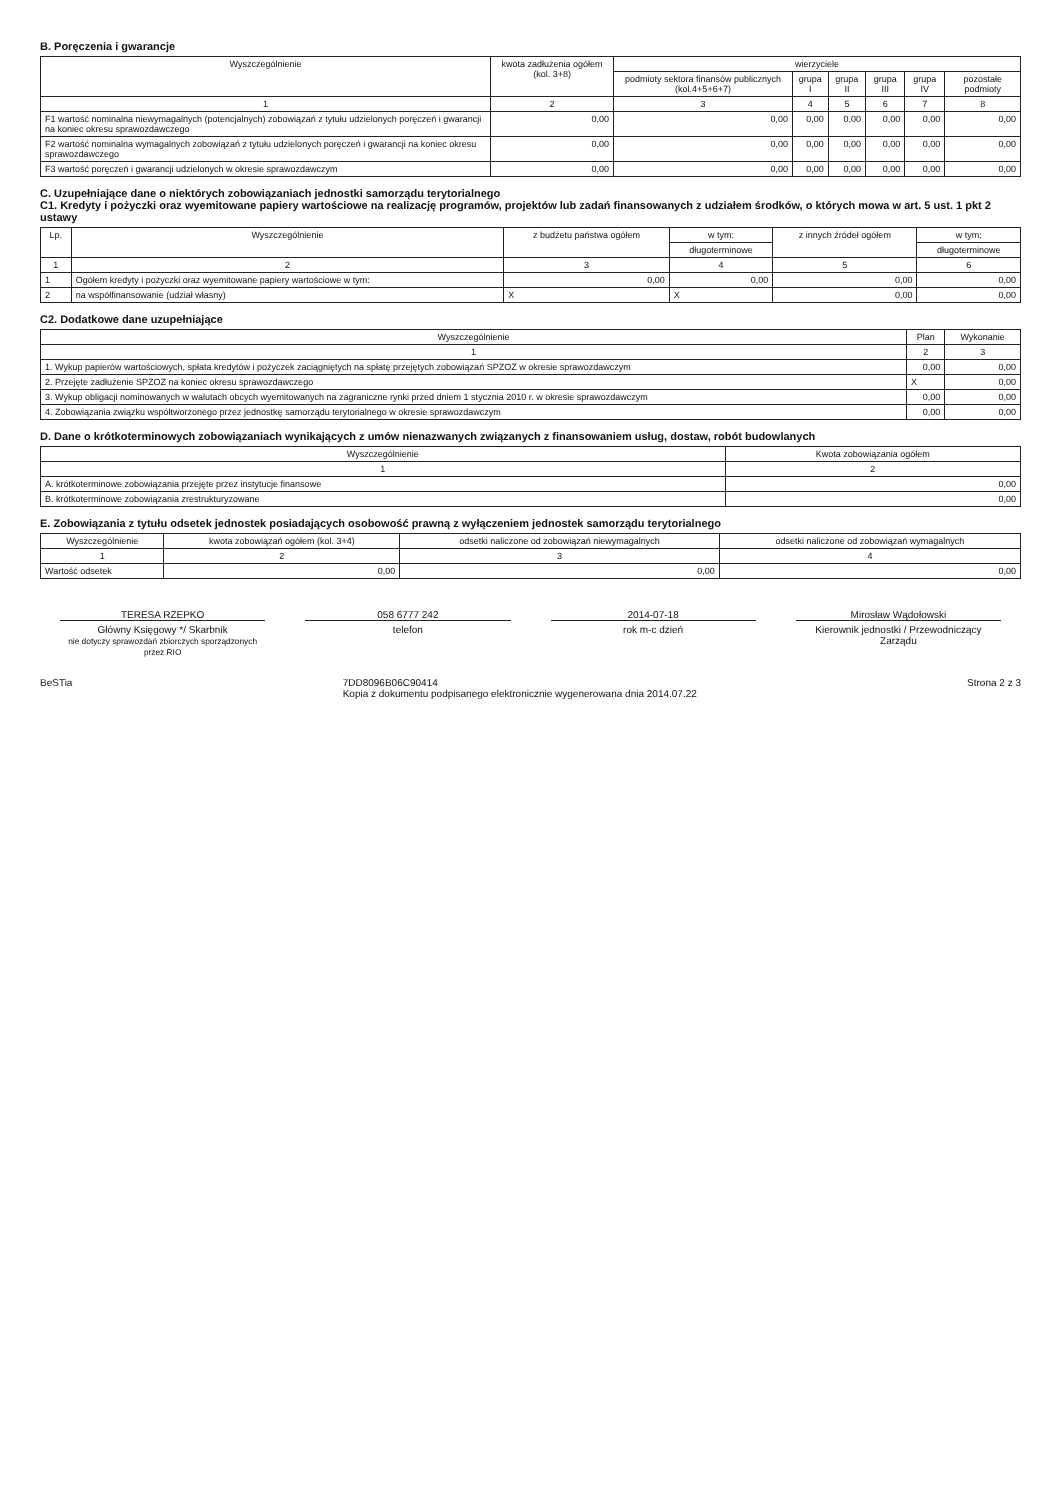B. Poręczenia i gwarancje
| Wyszczególnienie | kwota zadłużenia ogółem (kol. 3+8) | wierzyciele | | | | | |
| --- | --- | --- | --- | --- | --- | --- | --- |
| | | podmioty sektora finansów publicznych (kol.4+5+6+7) | grupa I | grupa II | grupa III | grupa IV | pozostałe podmioty |
| 1 | 2 | 3 | 4 | 5 | 6 | 7 | 8 |
| F1 wartość nominalna niewymagalnych (potencjalnych) zobowiązań z tytułu udzielonych poręczeń i gwarancji na koniec okresu sprawozdawczego | 0,00 | 0,00 | 0,00 | 0,00 | 0,00 | 0,00 | 0,00 |
| F2 wartość nominalna wymagalnych zobowiązań z tytułu udzielonych poręczeń i gwarancji na koniec okresu sprawozdawczego | 0,00 | 0,00 | 0,00 | 0,00 | 0,00 | 0,00 | 0,00 |
| F3 wartość poręczeń i gwarancji udzielonych w okresie sprawozdawczym | 0,00 | 0,00 | 0,00 | 0,00 | 0,00 | 0,00 | 0,00 |
C. Uzupełniające dane o niektórych zobowiązaniach jednostki samorządu terytorialnego
C1. Kredyty i pożyczki oraz wyemitowane papiery wartościowe na realizację programów, projektów lub zadań finansowanych z udziałem środków, o których mowa w art. 5 ust. 1 pkt 2 ustawy
| Lp. | Wyszczególnienie | z budżetu państwa ogółem | w tym: | z innych źródeł ogółem | w tym: |
| --- | --- | --- | --- | --- | --- |
| | | | długoterminowe | | długoterminowe |
| 1 | 2 | 3 | 4 | 5 | 6 |
| 1 | Ogółem kredyty i pożyczki oraz wyemitowane papiery wartościowe w tym: | 0,00 | 0,00 | 0,00 | 0,00 |
| 2 | na współfinansowanie (udział własny) | X | X | 0,00 | 0,00 |
C2. Dodatkowe dane uzupełniające
| Wyszczególnienie | Plan | Wykonanie |
| --- | --- | --- |
| 1 | 2 | 3 |
| 1. Wykup papierów wartościowych, spłata kredytów i pożyczek zaciągniętych na spłatę przejętych zobowiązań SPZOZ w okresie sprawozdawczym | 0,00 | 0,00 |
| 2. Przejęte zadłużenie SPZOZ na koniec okresu sprawozdawczego | X | 0,00 |
| 3. Wykup obligacji nominowanych w walutach obcych wyemitowanych na zagraniczne rynki przed dniem 1 stycznia 2010 r. w okresie sprawozdawczym | 0,00 | 0,00 |
| 4. Zobowiązania związku współtworzonego przez jednostkę samorządu terytorialnego w okresie sprawozdawczym | 0,00 | 0,00 |
D. Dane o krótkoterminowych zobowiązaniach wynikających z umów nienazwanych związanych z finansowaniem usług, dostaw, robót budowlanych
| Wyszczególnienie | Kwota zobowiązania ogółem |
| --- | --- |
| 1 | 2 |
| A. krótkoterminowe zobowiązania przejęte przez instytucje finansowe | 0,00 |
| B. krótkoterminowe zobowiązania zrestrukturyzowane | 0,00 |
E. Zobowiązania z tytułu odsetek jednostek posiadających osobowość prawną z wyłączeniem jednostek samorządu terytorialnego
| Wyszczególnienie | kwota zobowiązań ogółem (kol. 3+4) | odsetki naliczone od zobowiązań niewymagalnych | odsetki naliczone od zobowiązań wymagalnych |
| --- | --- | --- | --- |
| 1 | 2 | 3 | 4 |
| Wartość odsetek | 0,00 | 0,00 | 0,00 |
TERESA RZEPKO
Główny Księgowy */ Skarbnik
nie dotyczy sprawozdań zbiorczych sporządzonych przez RIO
058 6777 242
telefon
2014-07-18
rok m-c dzień
Mirosław Wądołowski
Kierownik jednostki / Przewodniczący Zarządu
BeSTia 7DD8096B06C90414
Kopia z dokumentu podpisanego elektronicznie wygenerowana dnia 2014.07.22 Strona 2 z 3